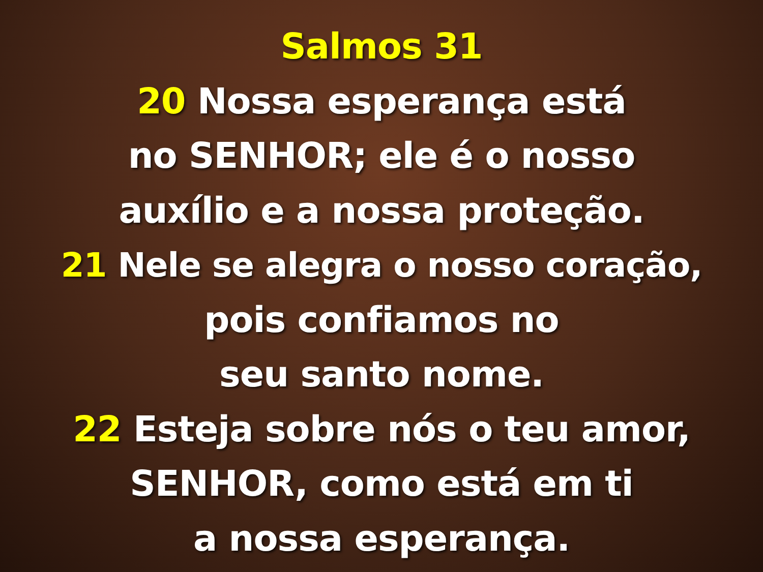Salmos 31
20 Nossa esperança está
no SENHOR; ele é o nosso
auxílio e a nossa proteção.
21 Nele se alegra o nosso coração,
pois confiamos no
seu santo nome.
22 Esteja sobre nós o teu amor,
SENHOR, como está em ti
a nossa esperança.